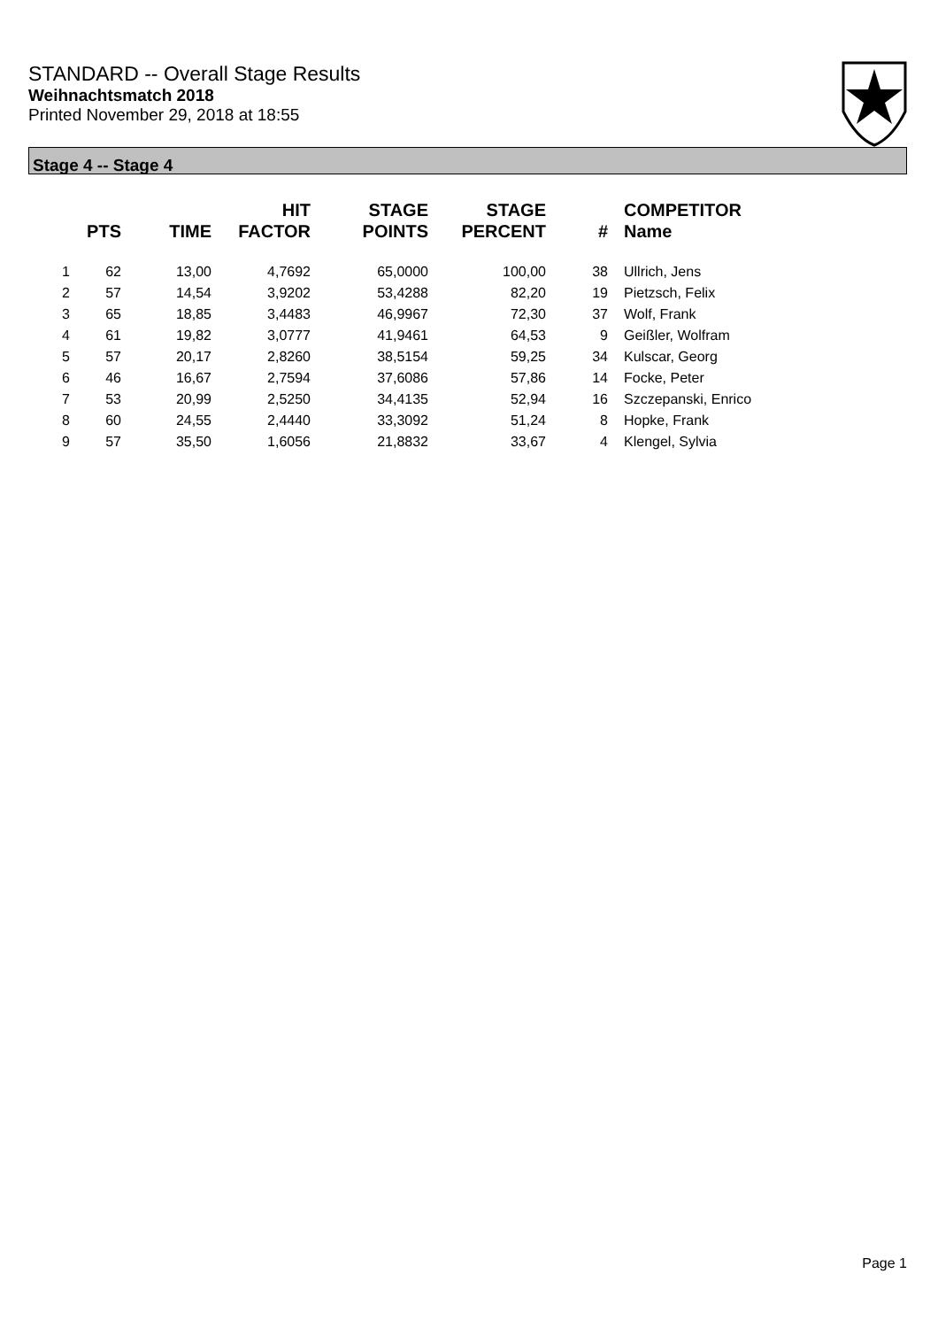STANDARD -- Overall Stage Results
Weihnachtsmatch 2018
Printed November 29, 2018 at 18:55
Stage 4 -- Stage 4
| | PTS | TIME | HIT FACTOR | STAGE POINTS | STAGE PERCENT | # | COMPETITOR Name |
| --- | --- | --- | --- | --- | --- | --- | --- |
| 1 | 62 | 13,00 | 4,7692 | 65,0000 | 100,00 | 38 | Ullrich, Jens |
| 2 | 57 | 14,54 | 3,9202 | 53,4288 | 82,20 | 19 | Pietzsch, Felix |
| 3 | 65 | 18,85 | 3,4483 | 46,9967 | 72,30 | 37 | Wolf, Frank |
| 4 | 61 | 19,82 | 3,0777 | 41,9461 | 64,53 | 9 | Geißler, Wolfram |
| 5 | 57 | 20,17 | 2,8260 | 38,5154 | 59,25 | 34 | Kulscar, Georg |
| 6 | 46 | 16,67 | 2,7594 | 37,6086 | 57,86 | 14 | Focke, Peter |
| 7 | 53 | 20,99 | 2,5250 | 34,4135 | 52,94 | 16 | Szczepanski, Enrico |
| 8 | 60 | 24,55 | 2,4440 | 33,3092 | 51,24 | 8 | Hopke, Frank |
| 9 | 57 | 35,50 | 1,6056 | 21,8832 | 33,67 | 4 | Klengel, Sylvia |
Page 1